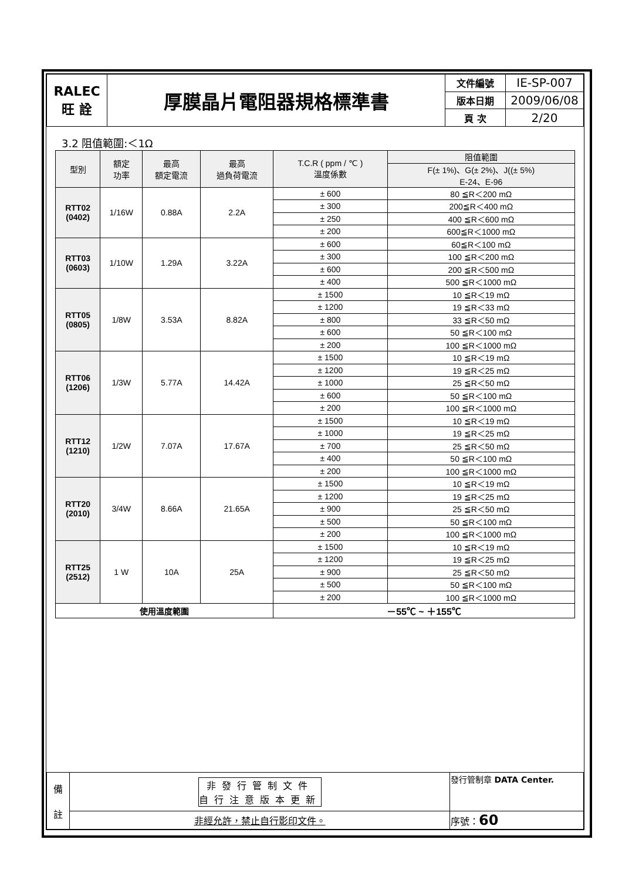| RALEC 旺 詮 | 厚膜晶片電阻器規格標準書 | 文件編號 | IE-SP-007 |
| | | 版本日期 | 2009/06/08 |
| | | 頁 次 | 2/20 |
3.2 阻值範圍:＜1Ω
| 型別 | 額定 功率 | 最高 額定電流 | 最高 過負荷電流 | T.C.R ( ppm / ℃ ) 溫度係數 | 阻值範圍 |
| --- | --- | --- | --- | --- | --- |
| | | | | | F(± 1%)、G(± 2%)、J((± 5%) E-24、E-96 |
| RTT02 (0402) | 1/16W | 0.88A | 2.2A | ± 600 | 80 ≦R＜200 mΩ |
| | | | | ± 300 | 200≦R＜400 mΩ |
| | | | | ± 250 | 400 ≦R＜600 mΩ |
| | | | | ± 200 | 600≦R＜1000 mΩ |
| RTT03 (0603) | 1/10W | 1.29A | 3.22A | ± 600 | 60≦R＜100 mΩ |
| | | | | ± 300 | 100 ≦R＜200 mΩ |
| | | | | ± 600 | 200 ≦R＜500 mΩ |
| | | | | ± 400 | 500 ≦R＜1000 mΩ |
| RTT05 (0805) | 1/8W | 3.53A | 8.82A | ± 1500 | 10 ≦R＜19 mΩ |
| | | | | ± 1200 | 19 ≦R＜33 mΩ |
| | | | | ± 800 | 33 ≦R＜50 mΩ |
| | | | | ± 600 | 50 ≦R＜100 mΩ |
| | | | | ± 200 | 100 ≦R＜1000 mΩ |
| RTT06 (1206) | 1/3W | 5.77A | 14.42A | ± 1500 | 10 ≦R＜19 mΩ |
| | | | | ± 1200 | 19 ≦R＜25 mΩ |
| | | | | ± 1000 | 25 ≦R＜50 mΩ |
| | | | | ± 600 | 50 ≦R＜100 mΩ |
| | | | | ± 200 | 100 ≦R＜1000 mΩ |
| RTT12 (1210) | 1/2W | 7.07A | 17.67A | ± 1500 | 10 ≦R＜19 mΩ |
| | | | | ± 1000 | 19 ≦R＜25 mΩ |
| | | | | ± 700 | 25 ≦R＜50 mΩ |
| | | | | ± 400 | 50 ≦R＜100 mΩ |
| | | | | ± 200 | 100 ≦R＜1000 mΩ |
| RTT20 (2010) | 3/4W | 8.66A | 21.65A | ± 1500 | 10 ≦R＜19 mΩ |
| | | | | ± 1200 | 19 ≦R＜25 mΩ |
| | | | | ± 900 | 25 ≦R＜50 mΩ |
| | | | | ± 500 | 50 ≦R＜100 mΩ |
| | | | | ± 200 | 100 ≦R＜1000 mΩ |
| RTT25 (2512) | 1 W | 10A | 25A | ± 1500 | 10 ≦R＜19 mΩ |
| | | | | ± 1200 | 19 ≦R＜25 mΩ |
| | | | | ± 900 | 25 ≦R＜50 mΩ |
| | | | | ± 500 | 50 ≦R＜100 mΩ |
| | | | | ± 200 | 100 ≦R＜1000 mΩ |
| 使用溫度範圍 | | | | －55℃ ~ ＋155℃ | |
| 備 註 | 非發行管制文件 自行注意版本更新 | 發行管制章 DATA Center. |
| | 非經允許，禁止自行影印文件。 | 序號： 60 |